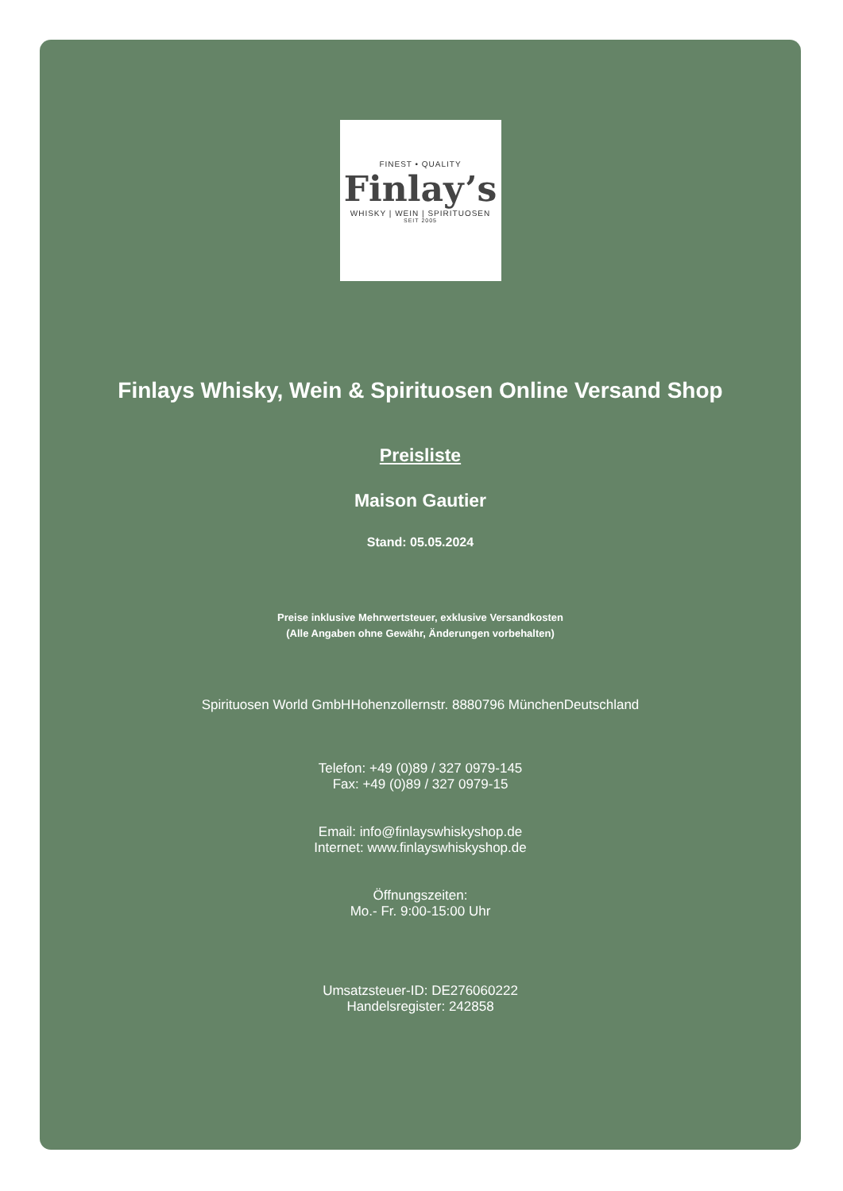FINEST • QUALITY
Finlay’s
WHISKY | WEIN | SPIRITUOSEN
SEIT 2005
Finlays Whisky, Wein & Spirituosen Online Versand Shop
Preisliste
Maison Gautier
Stand: 05.05.2024
Preise inklusive Mehrwertsteuer, exklusive Versandkosten
(Alle Angaben ohne Gewähr, Änderungen vorbehalten)
Spirituosen World GmbHHohenzollernstr. 8880796 MünchenDeutschland
Telefon: +49 (0)89 / 327 0979-145
Fax: +49 (0)89 / 327 0979-15
Email: info@finlayswhiskyshop.de
Internet: www.finlayswhiskyshop.de
Öffnungszeiten:
Mo.- Fr. 9:00-15:00 Uhr
Umsatzsteuer-ID: DE276060222
Handelsregister: 242858